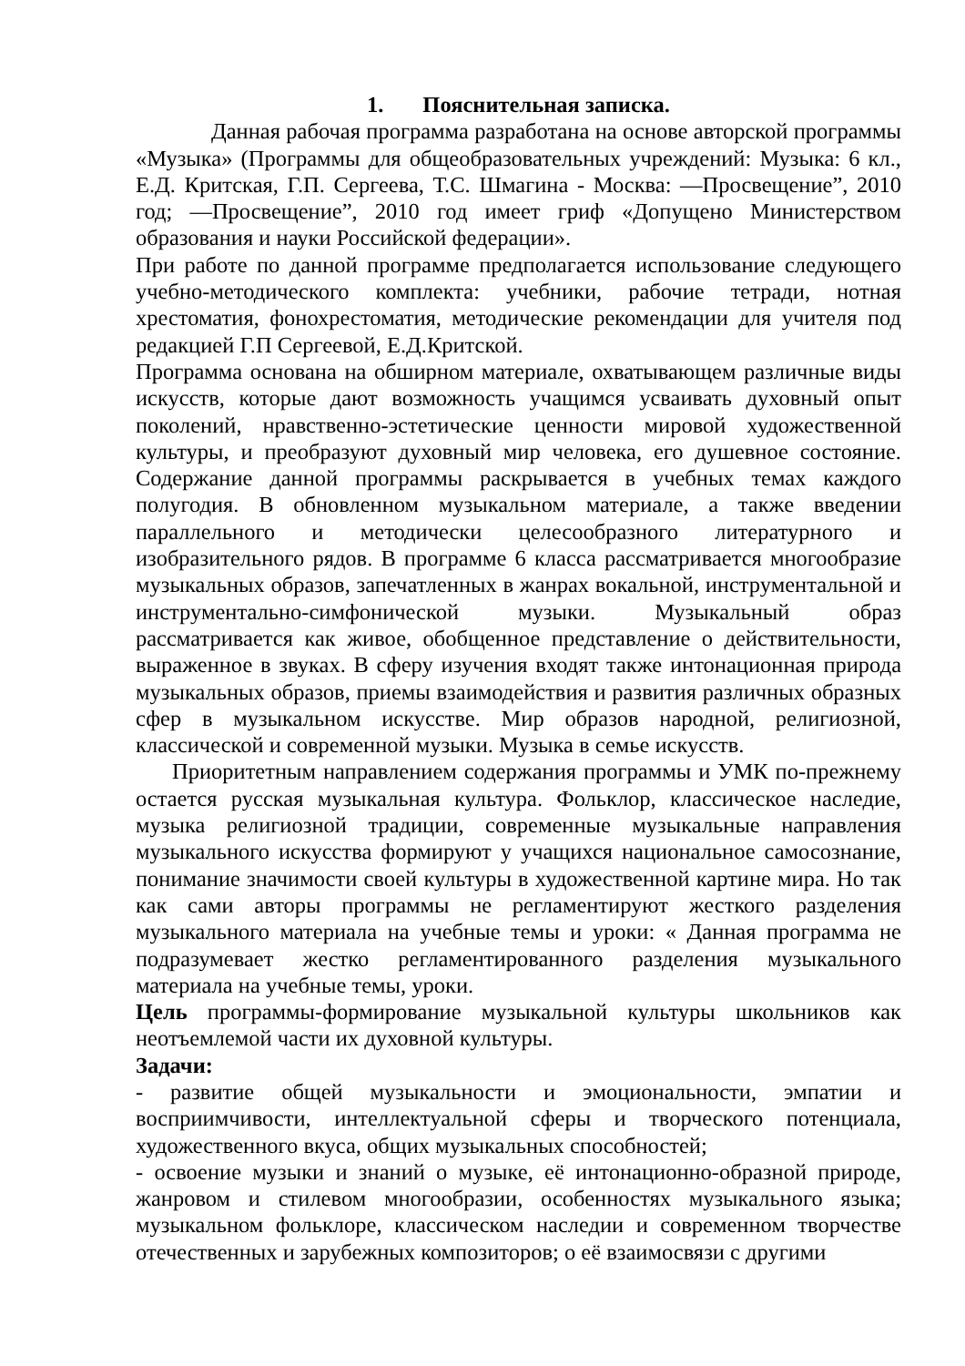1. Пояснительная записка.
Данная рабочая программа разработана на основе авторской программы «Музыка» (Программы для общеобразовательных учреждений: Музыка: 6 кл., Е.Д. Критская, Г.П. Сергеева, Т.С. Шмагина - Москва: ―Просвещение”, 2010 год; ―Просвещение”, 2010 год имеет гриф «Допущено Министерством образования и науки Российской федерации».
При работе по данной программе предполагается использование следующего учебно-методического комплекта: учебники, рабочие тетради, нотная хрестоматия, фонохрестоматия, методические рекомендации для учителя под редакцией Г.П Сергеевой, Е.Д.Критской.
Программа основана на обширном материале, охватывающем различные виды искусств, которые дают возможность учащимся усваивать духовный опыт поколений, нравственно-эстетические ценности мировой художественной культуры, и преобразуют духовный мир человека, его душевное состояние. Содержание данной программы раскрывается в учебных темах каждого полугодия. В обновленном музыкальном материале, а также введении параллельного и методически целесообразного литературного и изобразительного рядов. В программе 6 класса рассматривается многообразие музыкальных образов, запечатленных в жанрах вокальной, инструментальной и инструментально-симфонической музыки. Музыкальный образ рассматривается как живое, обобщенное представление о действительности, выраженное в звуках. В сферу изучения входят также интонационная природа музыкальных образов, приемы взаимодействия и развития различных образных сфер в музыкальном искусстве. Мир образов народной, религиозной, классической и современной музыки. Музыка в семье искусств.
Приоритетным направлением содержания программы и УМК по-прежнему остается русская музыкальная культура. Фольклор, классическое наследие, музыка религиозной традиции, современные музыкальные направления музыкального искусства формируют у учащихся национальное самосознание, понимание значимости своей культуры в художественной картине мира. Но так как сами авторы программы не регламентируют жесткого разделения музыкального материала на учебные темы и уроки: « Данная программа не подразумевает жестко регламентированного разделения музыкального материала на учебные темы, уроки.
Цель программы-формирование музыкальной культуры школьников как неотъемлемой части их духовной культуры.
Задачи:
- развитие общей музыкальности и эмоциональности, эмпатии и восприимчивости, интеллектуальной сферы и творческого потенциала, художественного вкуса, общих музыкальных способностей;
- освоение музыки и знаний о музыке, её интонационно-образной природе, жанровом и стилевом многообразии, особенностях музыкального языка; музыкальном фольклоре, классическом наследии и современном творчестве отечественных и зарубежных композиторов; о её взаимосвязи с другими